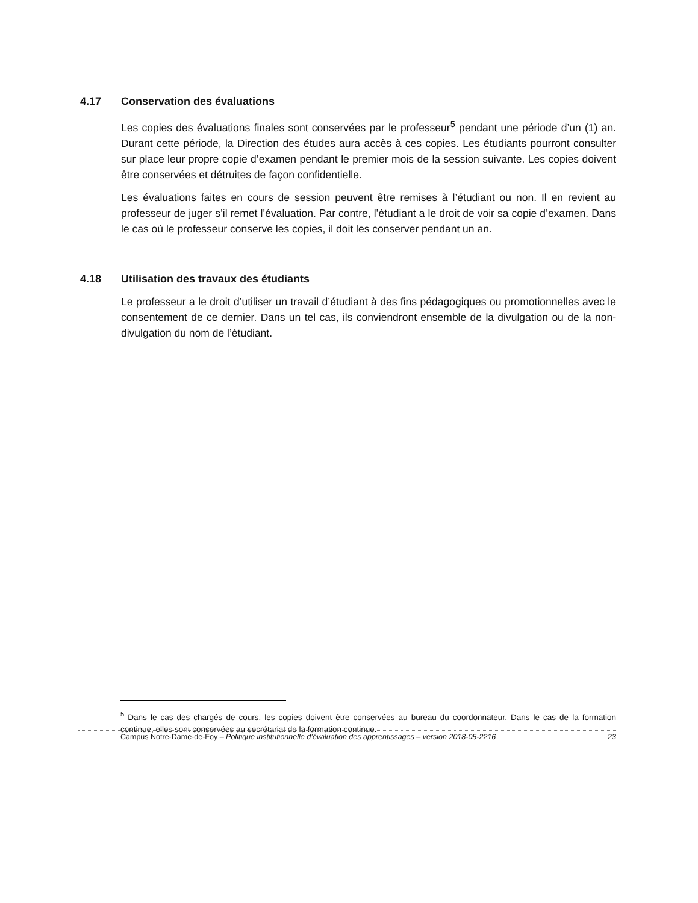4.17 Conservation des évaluations
Les copies des évaluations finales sont conservées par le professeur<sup>5</sup> pendant une période d’un (1) an. Durant cette période, la Direction des études aura accès à ces copies. Les étudiants pourront consulter sur place leur propre copie d’examen pendant le premier mois de la session suivante. Les copies doivent être conservées et détruites de façon confidentielle.
Les évaluations faites en cours de session peuvent être remises à l’étudiant ou non. Il en revient au professeur de juger s’il remet l’évaluation. Par contre, l’étudiant a le droit de voir sa copie d’examen. Dans le cas où le professeur conserve les copies, il doit les conserver pendant un an.
4.18 Utilisation des travaux des étudiants
Le professeur a le droit d’utiliser un travail d’étudiant à des fins pédagogiques ou promotionnelles avec le consentement de ce dernier. Dans un tel cas, ils conviendront ensemble de la divulgation ou de la non-divulgation du nom de l’étudiant.
<sup>5</sup> Dans le cas des chargés de cours, les copies doivent être conservées au bureau du coordonnateur. Dans le cas de la formation continue, elles sont conservées au secrétariat de la formation continue.
Campus Notre-Dame-de-Foy – Politique institutionnelle d’évaluation des apprentissages – version 2018-05-2216 23